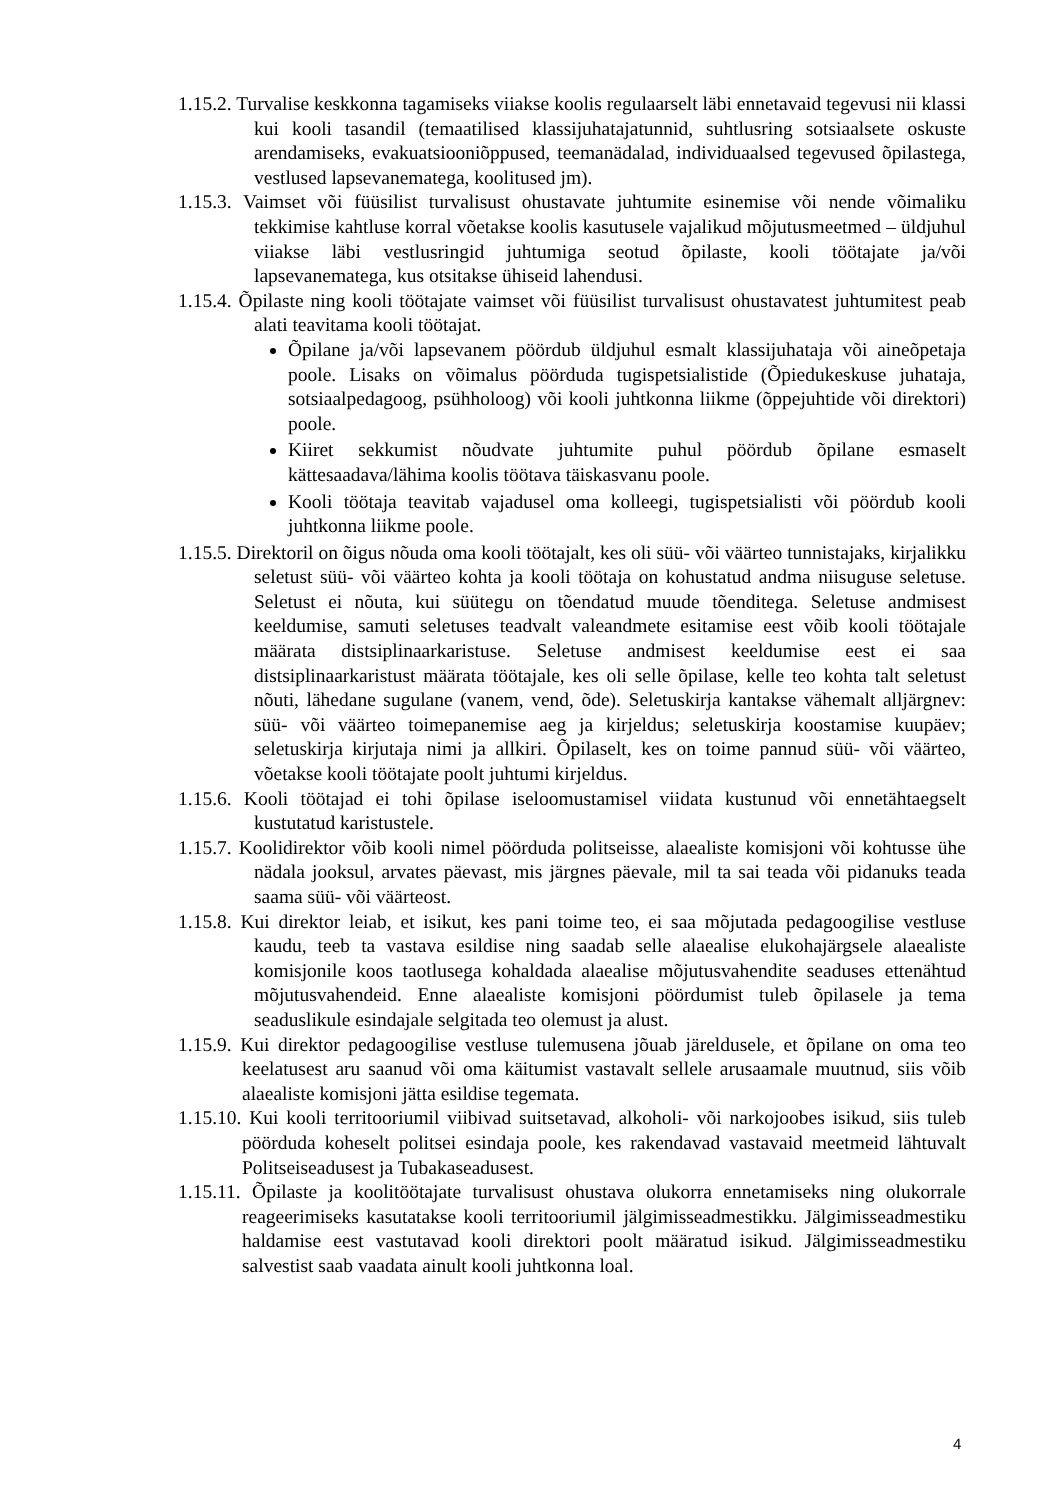1.15.2. Turvalise keskkonna tagamiseks viiakse koolis regulaarselt läbi ennetavaid tegevusi nii klassi kui kooli tasandil (temaatilised klassijuhatajatunnid, suhtlusring sotsiaalsete oskuste arendamiseks, evakuatsiooniõppused, teemanädalad, individuaalsed tegevused õpilastega, vestlused lapsevanematega, koolitused jm).
1.15.3. Vaimset või füüsilist turvalisust ohustavate juhtumite esinemise või nende võimaliku tekkimise kahtluse korral võetakse koolis kasutusele vajalikud mõjutusmeetmed – üldjuhul viiakse läbi vestlusringid juhtumiga seotud õpilaste, kooli töötajate ja/või lapsevanematega, kus otsitakse ühiseid lahendusi.
1.15.4. Õpilaste ning kooli töötajate vaimset või füüsilist turvalisust ohustavatest juhtumitest peab alati teavitama kooli töötajat.
Õpilane ja/või lapsevanem pöördub üldjuhul esmalt klassijuhataja või aineõpetaja poole. Lisaks on võimalus pöörduda tugispetsialistide (Õpiedukeskuse juhataja, sotsiaalpedagoog, psühholoog) või kooli juhtkonna liikme (õppejuhtide või direktori) poole.
Kiiret sekkumist nõudvate juhtumite puhul pöördub õpilane esmaselt kättesaadava/lähima koolis töötava täiskasvanu poole.
Kooli töötaja teavitab vajadusel oma kolleegi, tugispetsialisti või pöördub kooli juhtkonna liikme poole.
1.15.5. Direktoril on õigus nõuda oma kooli töötajalt, kes oli süü- või väärteo tunnistajaks, kirjalikku seletust süü- või väärteo kohta ja kooli töötaja on kohustatud andma niisuguse seletuse. Seletust ei nõuta, kui süütegu on tõendatud muude tõenditega. Seletuse andmisest keeldumise, samuti seletuses teadvalt valeandmete esitamise eest võib kooli töötajale määrata distsiplinaarkaristuse. Seletuse andmisest keeldumise eest ei saa distsiplinaarkaristust määrata töötajale, kes oli selle õpilase, kelle teo kohta talt seletust nõuti, lähedane sugulane (vanem, vend, õde). Seletuskirja kantakse vähemalt alljärgnev: süü- või väärteo toimepanemise aeg ja kirjeldus; seletuskirja koostamise kuupäev; seletuskirja kirjutaja nimi ja allkiri. Õpilaselt, kes on toime pannud süü- või väärteo, võetakse kooli töötajate poolt juhtumi kirjeldus.
1.15.6. Kooli töötajad ei tohi õpilase iseloomustamisel viidata kustunud või ennetähtaegselt kustutatud karistustele.
1.15.7. Koolidirektor võib kooli nimel pöörduda politseisse, alaealiste komisjoni või kohtusse ühe nädala jooksul, arvates päevast, mis järgnes päevale, mil ta sai teada või pidanuks teada saama süü- või väärteost.
1.15.8. Kui direktor leiab, et isikut, kes pani toime teo, ei saa mõjutada pedagoogilise vestluse kaudu, teeb ta vastava esildise ning saadab selle alaealise elukohajärgsele alaealiste komisjonile koos taotlusega kohaldada alaealise mõjutusvahendite seaduses ettenähtud mõjutusvahendeid. Enne alaealiste komisjoni pöördumist tuleb õpilasele ja tema seaduslikule esindajale selgitada teo olemust ja alust.
1.15.9. Kui direktor pedagoogilise vestluse tulemusena jõuab järeldusele, et õpilane on oma teo keelatusest aru saanud või oma käitumist vastavalt sellele arusaamale muutnud, siis võib alaealiste komisjoni jätta esildise tegemata.
1.15.10. Kui kooli territooriumil viibivad suitsetavad, alkoholi- või narkojoobes isikud, siis tuleb pöörduda koheselt politsei esindaja poole, kes rakendavad vastavaid meetmeid lähtuvalt Politseiseadusest ja Tubakaseadusest.
1.15.11. Õpilaste ja koolitöötajate turvalisust ohustava olukorra ennetamiseks ning olukorrale reageerimiseks kasutatakse kooli territooriumil jälgimisseadmestikku. Jälgimisseadmestiku haldamise eest vastutavad kooli direktori poolt määratud isikud. Jälgimisseadmestiku salvestist saab vaadata ainult kooli juhtkonna loal.
4